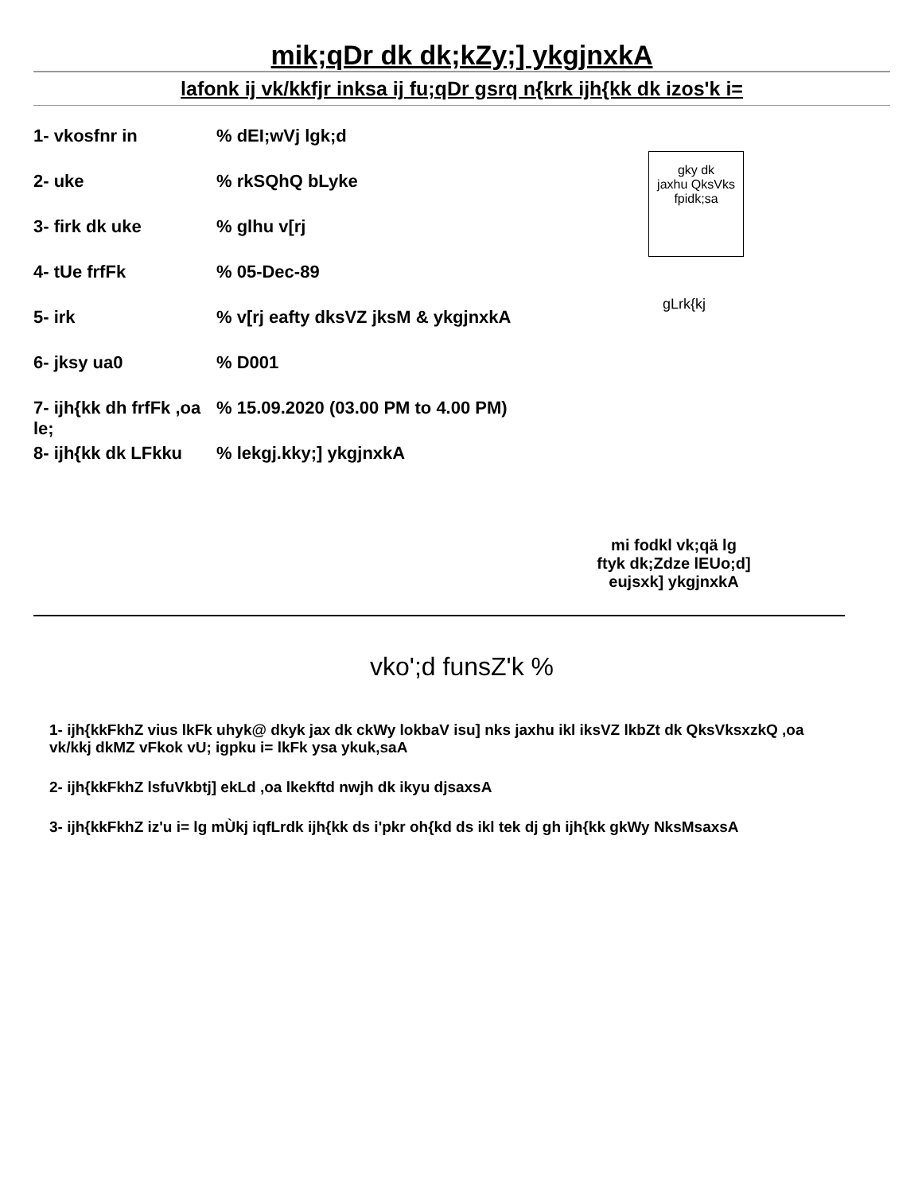mik;qDr dk dk;kZy;] ykgjnxkA
lafonk ij vk/kkfjr inksa ij fu;qDr gsrq n{krk ijh{kk dk izos'k i=
gky dk
jaxhu QksVks
fpidk;sa
gLrk{kj
1- vkosfnr in % dEI;wVj lgk;d
2- uke % rkSQhQ bLyke
3- firk dk uke % glhu v[rj
4- tUe frfFk % 05-Dec-89
5- irk % v[rj eafty dksVZ jksM & ykgjnxkA
6- jksy ua0 % D001
7- ijh{kk dh frfFk ,oa le;
% 15.09.2020 (03.00 PM to 4.00 PM)
8- ijh{kk dk LFkku
% lekgj.kky;] ykgjnxkA
mi fodkl vk;qä lg
ftyk dk;Zdze lEUo;d]
eujsxk] ykgjnxkA
vko';d funsZ'k %
1- ijh{kkFkhZ vius lkFk uhyk@ dkyk jax dk ckWy lokbaV isu] nks jaxhu ikl iksVZ lkbZt dk QksVksxzkQ ,oa vk/kkj dkMZ vFkok vU; igpku i= lkFk ysa ykuk,saA
2- ijh{kkFkhZ lsfuVkbtj] ekLd ,oa lkekftd nwjh dk ikyu djsaxsA
3- ijh{kkFkhZ iz'u i= lg mÙkj iqfLrdk ijh{kk ds i'pkr oh{kd ds ikl tek dj gh ijh{kk gkWy NksMsaxsA